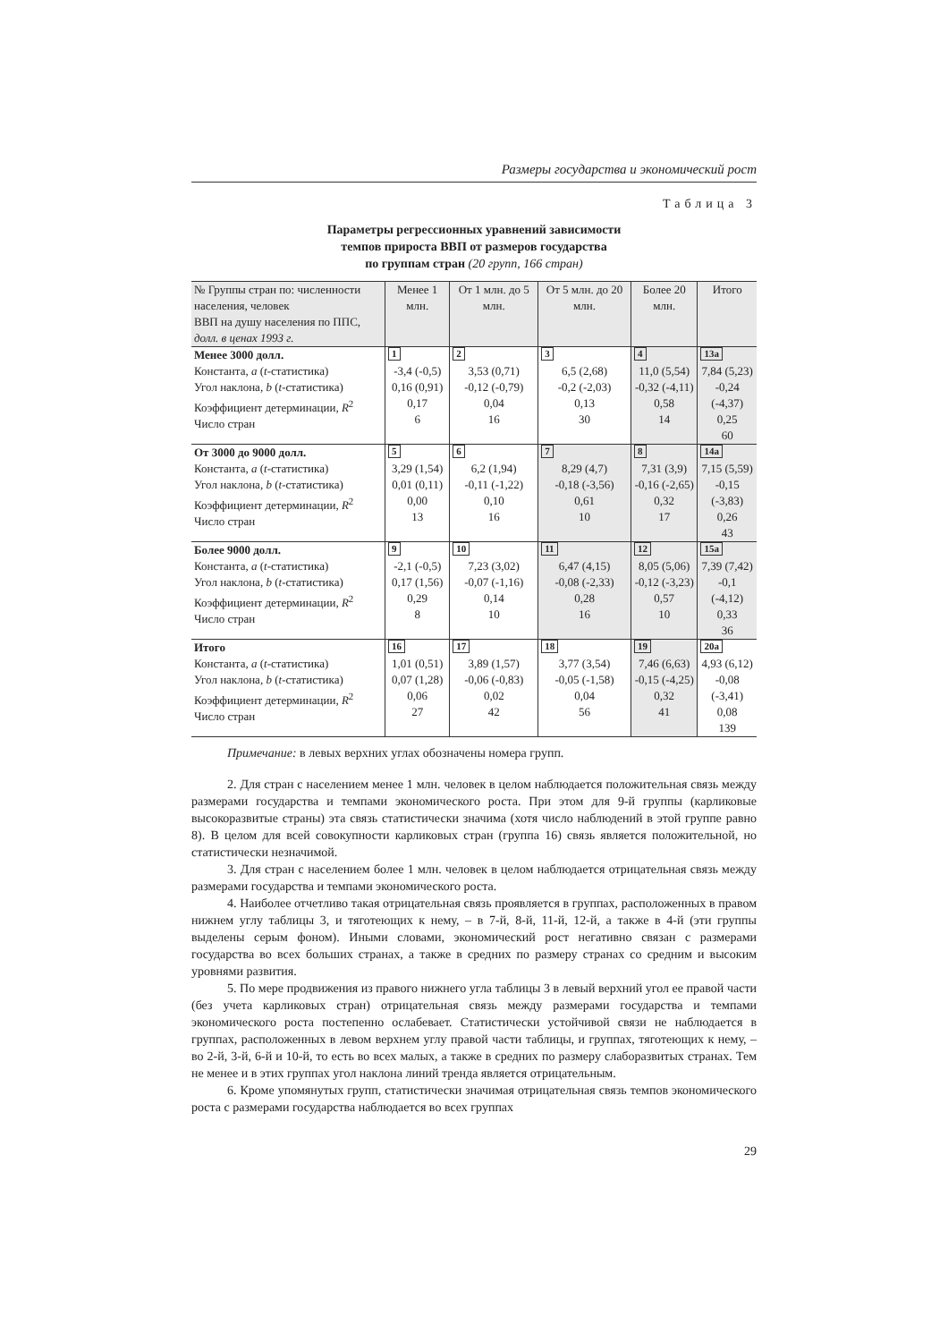Размеры государства и экономический рост
Таблица 3
Параметры регрессионных уравнений зависимости
темпов прироста ВВП от размеров государства
по группам стран (20 групп, 166 стран)
| № Группы стран по: численности населения, человек ВВП на душу населения по ППС, долл. в ценах 1993 г. | Менее 1 млн. | От 1 млн. до 5 млн. | От 5 млн. до 20 млн. | Более 20 млн. | Итого |
| --- | --- | --- | --- | --- | --- |
| Менее 3000 долл. Константа, a ( t -статистика) Угол наклона, b ( t -статистика) Коэффициент детерминации, R<sup>2</sup> Число стран | 1 -3,4 (-0,5) 0,16 (0,91) 0,17 6 | 2 3,53 (0,71) -0,12 (-0,79) 0,04 16 | 3 6,5 (2,68) -0,2 (-2,03) 0,13 30 | 4 11,0 (5,54) -0,32 (-4,11) 0,58 14 | 13a 7,84 (5,23) -0,24 (-4,37) 0,25 60 |
| От 3000 до 9000 долл. Константа, a ( t -статистика) Угол наклона, b ( t -статистика) Коэффициент детерминации, R<sup>2</sup> Число стран | 5 3,29 (1,54) 0,01 (0,11) 0,00 13 | 6 6,2 (1,94) -0,11 (-1,22) 0,10 16 | 7 8,29 (4,7) -0,18 (-3,56) 0,61 10 | 8 7,31 (3,9) -0,16 (-2,65) 0,32 17 | 14a 7,15 (5,59) -0,15 (-3,83) 0,26 43 |
| Более 9000 долл. Константа, a ( t -статистика) Угол наклона, b ( t -статистика) Коэффициент детерминации, R<sup>2</sup> Число стран | 9 -2,1 (-0,5) 0,17 (1,56) 0,29 8 | 10 7,23 (3,02) -0,07 (-1,16) 0,14 10 | 11 6,47 (4,15) -0,08 (-2,33) 0,28 16 | 12 8,05 (5,06) -0,12 (-3,23) 0,57 10 | 15a 7,39 (7,42) -0,1 (-4,12) 0,33 36 |
| Итого Константа, a ( t -статистика) Угол наклона, b ( t -статистика) Коэффициент детерминации, R<sup>2</sup> Число стран | 16 1,01 (0,51) 0,07 (1,28) 0,06 27 | 17 3,89 (1,57) -0,06 (-0,83) 0,02 42 | 18 3,77 (3,54) -0,05 (-1,58) 0,04 56 | 19 7,46 (6,63) -0,15 (-4,25) 0,32 41 | 20a 4,93 (6,12) -0,08 (-3,41) 0,08 139 |
Примечание: в левых верхних углах обозначены номера групп.
2. Для стран с населением менее 1 млн. человек в целом наблюдается положительная связь между размерами государства и темпами экономического роста. При этом для 9-й группы (карликовые высокоразвитые страны) эта связь статистически значима (хотя число наблюдений в этой группе равно 8). В целом для всей совокупности карликовых стран (группа 16) связь является положительной, но статистически незначимой.
3. Для стран с населением более 1 млн. человек в целом наблюдается отрицательная связь между размерами государства и темпами экономического роста.
4. Наиболее отчетливо такая отрицательная связь проявляется в группах, расположенных в правом нижнем углу таблицы 3, и тяготеющих к нему, – в 7-й, 8-й, 11-й, 12-й, а также в 4-й (эти группы выделены серым фоном). Иными словами, экономический рост негативно связан с размерами государства во всех больших странах, а также в средних по размеру странах со средним и высоким уровнями развития.
5. По мере продвижения из правого нижнего угла таблицы 3 в левый верхний угол ее правой части (без учета карликовых стран) отрицательная связь между размерами государства и темпами экономического роста постепенно ослабевает. Статистически устойчивой связи не наблюдается в группах, расположенных в левом верхнем углу правой части таблицы, и группах, тяготеющих к нему, – во 2-й, 3-й, 6-й и 10-й, то есть во всех малых, а также в средних по размеру слаборазвитых странах. Тем не менее и в этих группах угол наклона линий тренда является отрицательным.
6. Кроме упомянутых групп, статистически значимая отрицательная связь темпов экономического роста с размерами государства наблюдается во всех группах
29